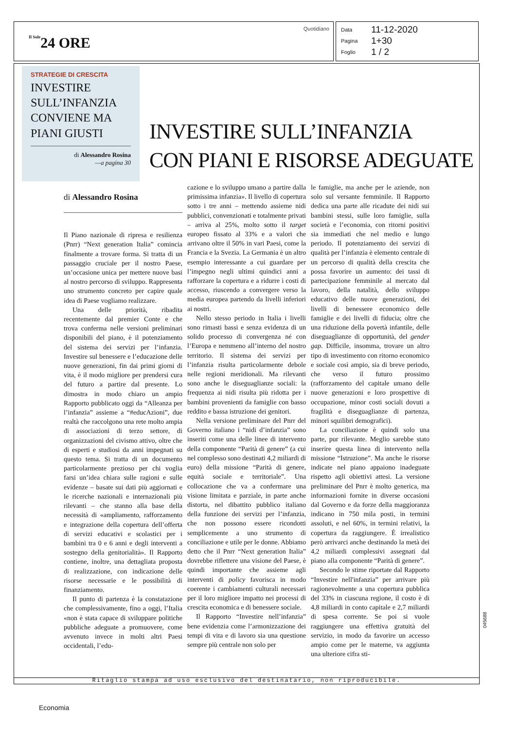Il Sole24 ORE
Quotidiano
Data 11-12-2020
Pagina 1+30
Foglio 1 / 2
STRATEGIE DI CRESCITA
INVESTIRE SULL’INFANZIA CONVIENE MA PIANI GIUSTI
di Alessandro Rosina
—a pagina 30
INVESTIRE SULL’INFANZIA
CON PIANI E RISORSE ADEGUATE
di Alessandro Rosina
Il Piano nazionale di ripresa e resilienza (Pnrr) “Next generation Italia” comincia finalmente a trovare forma. Si tratta di un passaggio cruciale per il nostro Paese, un’occasione unica per mettere nuove basi al nostro percorso di sviluppo. Rappresenta uno strumento concreto per capire quale idea di Paese vogliamo realizzare.
Una delle priorità, ribadita recentemente dal premier Conte e che trova conferma nelle versioni preliminari disponibili del piano, è il potenziamento del sistema dei servizi per l’infanzia. Investire sul benessere e l’educazione delle nuove generazioni, fin dai primi giorni di vita, è il modo migliore per prendersi cura del futuro a partire dal presente. Lo dimostra in modo chiaro un ampio Rapporto pubblicato oggi da “Alleanza per l’infanzia” assieme a “#educAzioni”, due realtà che raccolgono una rete molto ampia di associazioni di terzo settore, di organizzazioni del civismo attivo, oltre che di esperti e studiosi da anni impegnati su questo tema. Si tratta di un documento particolarmente prezioso per chi voglia farsi un’idea chiara sulle ragioni e sulle evidenze – basate sui dati più aggiornati e le ricerche nazionali e internazionali più rilevanti – che stanno alla base della necessità di «ampliamento, rafforzamento e integrazione della copertura dell’offerta di servizi educativi e scolastici per i bambini tra 0 e 6 anni e degli interventi a sostegno della genitorialità». Il Rapporto contiene, inoltre, una dettagliata proposta di realizzazione, con indicazione delle risorse necessarie e le possibilità di finanziamento.
Il punto di partenza è la constatazione che complessivamente, fino a oggi, l’Italia «non è stata capace di sviluppare politiche pubbliche adeguate a promuovere, come avvenuto invece in molti altri Paesi occidentali, l’edu-
cazione e lo sviluppo umano a partire dalla primissima infanzia». Il livello di copertura sotto i tre anni – mettendo assieme nidi pubblici, convenzionati e totalmente privati – arriva al 25%, molto sotto il target europeo fissato al 33% e a valori che arrivano oltre il 50% in vari Paesi, come la Francia e la Svezia. La Germania è un altro esempio interessante a cui guardare per l’impegno negli ultimi quindici anni a rafforzare la copertura e a ridurre i costi di accesso, riuscendo a convergere verso la media europea partendo da livelli inferiori ai nostri.
Nello stesso periodo in Italia i livelli sono rimasti bassi e senza evidenza di un solido processo di convergenza né con l’Europa e nemmeno all’interno del nostro territorio. Il sistema dei servizi per l’infanzia risulta particolarmente debole nelle regioni meridionali. Ma rilevanti sono anche le diseguaglianze sociali: la frequenza ai nidi risulta più ridotta per i bambini provenienti da famiglie con basso reddito e bassa istruzione dei genitori.
Nella versione preliminare del Pnrr del Governo italiano i “nidi d’infanzia” sono inseriti come una delle linee di intervento della componente “Parità di genere” (a cui nel complesso sono destinati 4,2 miliardi di euro) della missione “Parità di genere, equità sociale e territoriale”. Una collocazione che va a confermare una visione limitata e parziale, in parte anche distorta, nel dibattito pubblico italiano della funzione dei servizi per l’infanzia, che non possono essere ricondotti semplicemente a uno strumento di conciliazione e utile per le donne. Abbiamo detto che il Pnrr “Next generation Italia” dovrebbe riflettere una visione del Paese, è quindi importante che assieme agli interventi di policy favorisca in modo coerente i cambiamenti culturali necessari per il loro migliore impatto nei processi di crescita economica e di benessere sociale.
Il Rapporto “Investire nell’infanzia” bene evidenzia come l’armonizzazione dei tempi di vita e di lavoro sia una questione sempre più centrale non solo per
le famiglie, ma anche per le aziende, non solo sul versante femminile. Il Rapporto dedica una parte alle ricadute dei nidi sui bambini stessi, sulle loro famiglie, sulla società e l’economia, con ritorni positivi sia immediati che nel medio e lungo periodo. Il potenziamento dei servizi di qualità per l’infanzia è elemento centrale di un percorso di qualità della crescita che possa favorire un aumento: dei tassi di partecipazione femminile al mercato dal lavoro, della natalità, dello sviluppo educativo delle nuove generazioni, dei livelli di benessere economico delle famiglie e dei livelli di fiducia; oltre che una riduzione della povertà infantile, delle diseguaglianze di opportunità, del gender gap. Difficile, insomma, trovare un altro tipo di investimento con ritorno economico e sociale così ampio, sia di breve periodo, che verso il futuro prossimo (rafforzamento del capitale umano delle nuove generazioni e loro prospettive di occupazione, minor costi sociali dovuti a fragilità e diseguaglianze di partenza, minori squilibri demografici).
La conciliazione è quindi solo una parte, pur rilevante. Meglio sarebbe stato inserire questa linea di intervento nella missione “Istruzione”. Ma anche le risorse indicate nel piano appaiono inadeguate rispetto agli obiettivi attesi. La versione preliminare del Pnrr è molto generica, ma informazioni fornite in diverse occasioni dal Governo e da forze della maggioranza indicano in 750 mila posti, in termini assoluti, e nel 60%, in termini relativi, la copertura da raggiungere. È irrealistico però arrivarci anche destinando la metà dei 4,2 miliardi complessivi assegnati dal piano alla componente “Parità di genere”.
Secondo le stime riportate dal Rapporto “Investire nell'infanzia” per arrivare più ragionevolmente a una copertura pubblica del 33% in ciascuna regione, il costo è di 4,8 miliardi in conto capitale e 2,7 miliardi di spesa corrente. Se poi si vuole raggiungere una effettiva gratuità del servizio, in modo da favorire un accesso ampio come per le materne, va aggiunta una ulteriore cifra sti-
Ritaglio stampa ad uso esclusivo del destinatario, non riproducibile.
045688
Economia